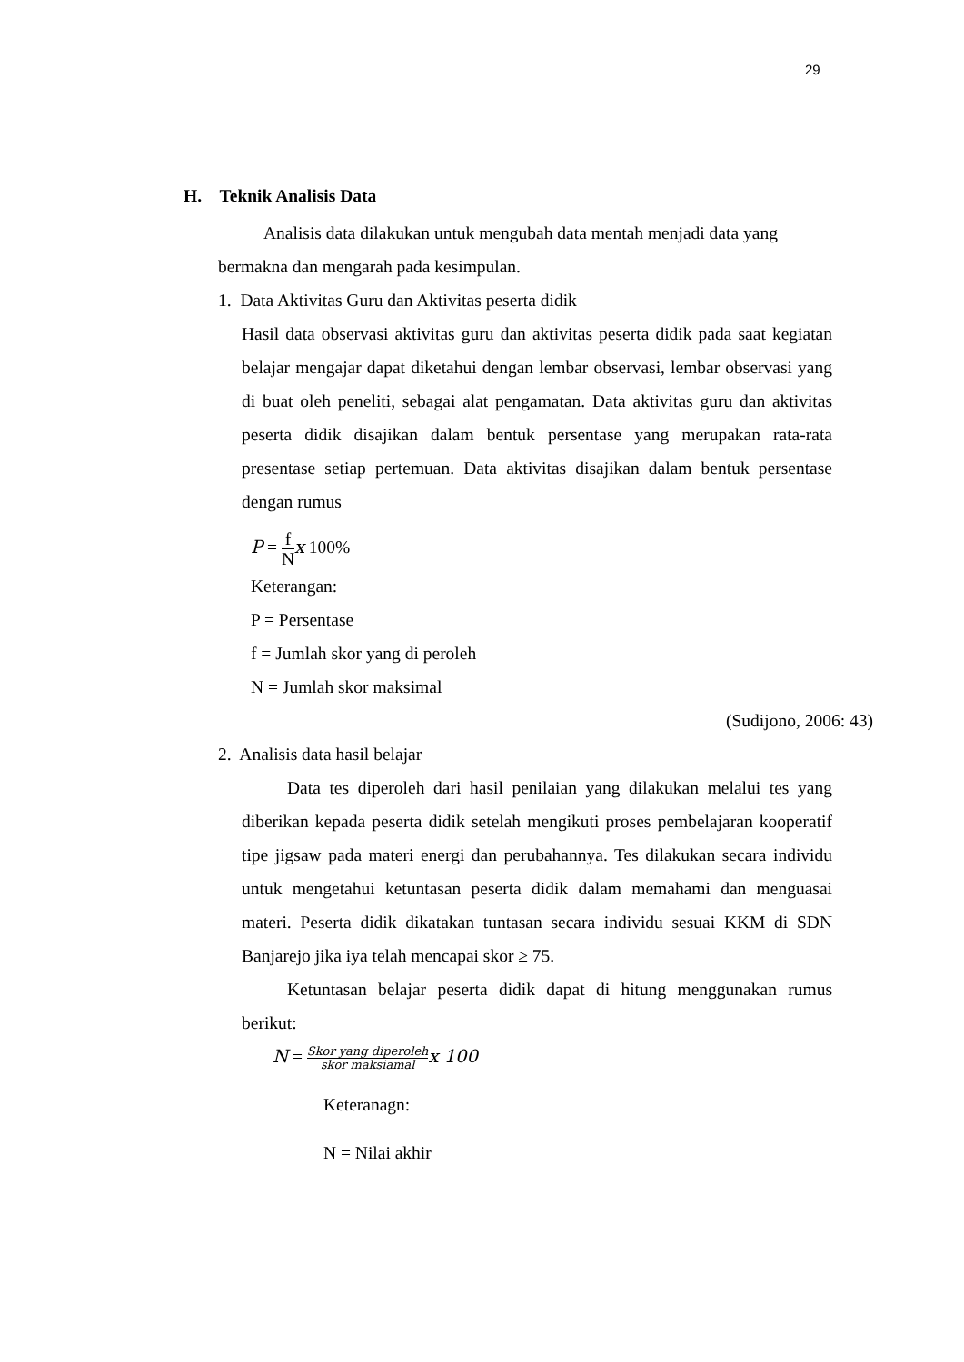29
H. Teknik Analisis Data
Analisis data dilakukan untuk mengubah data mentah menjadi data yang
bermakna dan mengarah pada kesimpulan.
1. Data Aktivitas Guru dan Aktivitas peserta didik
Hasil data observasi aktivitas guru dan aktivitas peserta didik pada saat kegiatan belajar mengajar dapat diketahui dengan lembar observasi, lembar observasi yang di buat oleh peneliti, sebagai alat pengamatan. Data aktivitas guru dan aktivitas peserta didik disajikan dalam bentuk persentase yang merupakan rata-rata presentase setiap pertemuan. Data aktivitas disajikan dalam bentuk persentase dengan rumus
P = f N x 100%
Keterangan:
P = Persentase
f = Jumlah skor yang di peroleh
N = Jumlah skor maksimal
(Sudijono, 2006: 43)
2. Analisis data hasil belajar
Data tes diperoleh dari hasil penilaian yang dilakukan melalui tes yang diberikan kepada peserta didik setelah mengikuti proses pembelajaran kooperatif tipe jigsaw pada materi energi dan perubahannya. Tes dilakukan secara individu untuk mengetahui ketuntasan peserta didik dalam memahami dan menguasai materi. Peserta didik dikatakan tuntasan secara individu sesuai KKM di SDN Banjarejo jika iya telah mencapai skor ≥ 75.
Ketuntasan belajar peserta didik dapat di hitung menggunakan rumus berikut:
N = Skor yang diperoleh skor maksiamal x 100
Keteranagn:
N = Nilai akhir